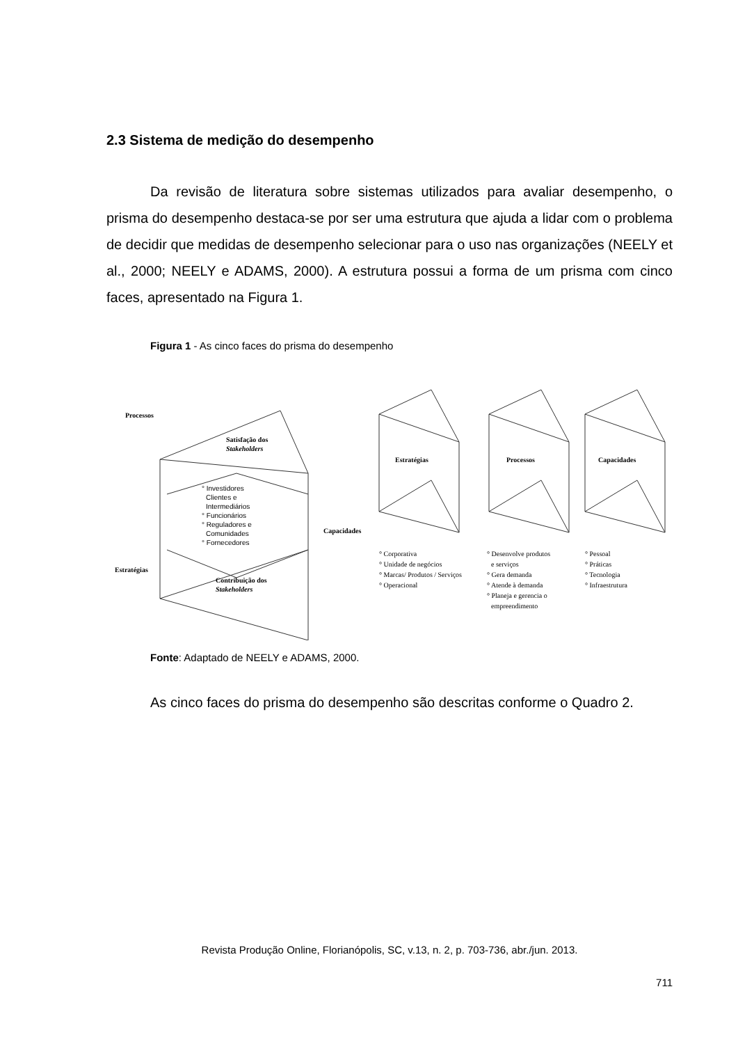2.3 Sistema de medição do desempenho
Da revisão de literatura sobre sistemas utilizados para avaliar desempenho, o prisma do desempenho destaca-se por ser uma estrutura que ajuda a lidar com o problema de decidir que medidas de desempenho selecionar para o uso nas organizações (NEELY et al., 2000; NEELY e ADAMS, 2000). A estrutura possui a forma de um prisma com cinco faces, apresentado na Figura 1.
Figura 1 - As cinco faces do prisma do desempenho
Processos
Satisfação dos
Stakeholders
Capacidades
Estratégias
Contribuição dos
Stakeholders
Estratégias
Processos
Capacidades
° Investidores
Clientes e
Intermediários
° Funcionários
° Reguladores e
Comunidades
° Fornecedores
° Corporativa
° Unidade de negócios
° Marcas/ Produtos / Serviços
° Operacional
° Desenvolve produtos
e serviços
° Gera demanda
° Atende à demanda
° Planeja e gerencia o
empreendimento
° Pessoal
° Práticas
° Tecnologia
° Infraestrutura
Fonte: Adaptado de NEELY e ADAMS, 2000.
As cinco faces do prisma do desempenho são descritas conforme o Quadro 2.
Revista Produção Online, Florianópolis, SC, v.13, n. 2, p. 703-736, abr./jun. 2013.
711